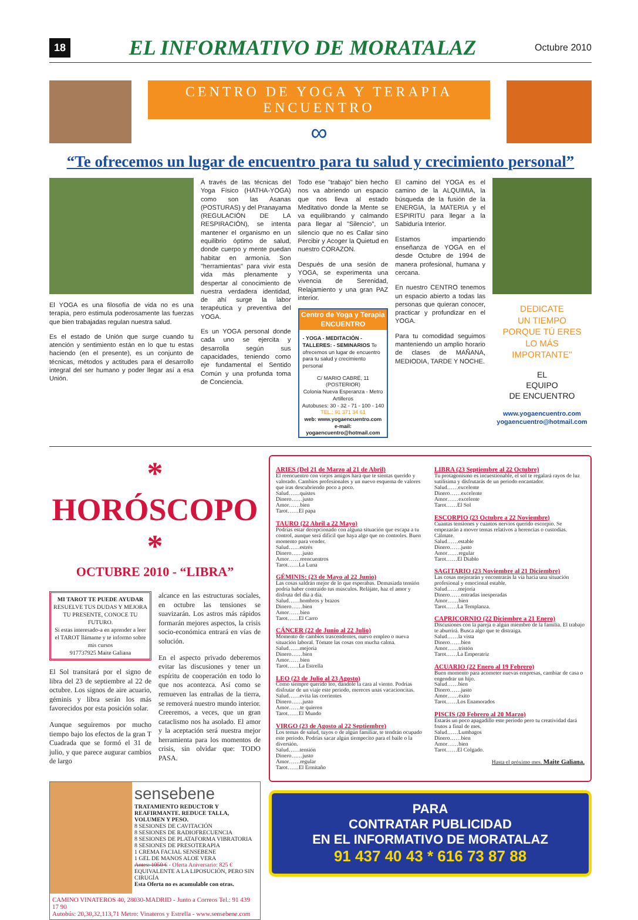18 EL INFORMATIVO DE MORATALAZ Octubre 2010
CENTRO DE YOGA Y TERAPIA
ENCUENTRO
∞
“Te ofrecemos un lugar de encuentro para tu salud y crecimiento personal”
El YOGA es una filosofía de vida no es una terapia, pero estimula poderosamente las fuerzas que bien trabajadas regulan nuestra salud.
Es el estado de Unión que surge cuando tu atención y sentimiento están en lo que tu estas haciendo (en el presente), es un conjunto de técnicas, métodos y actitudes para el desarrollo integral del ser humano y poder llegar así a esa Unión.
A través de las técnicas del Yoga Físico (HATHA-YOGA) como son las Asanas (POSTURAS) y del Pranayama (REGULACIÓN DE LA RESPIRACIÓN), se intenta mantener el organismo en un equilibrio óptimo de salud, donde cuerpo y mente puedan habitar en armonía. Son "herramientas" para vivir esta vida más plenamente y despertar al conocimiento de nuestra verdadera identidad, de ahí surge la labor terapéutica y preventiva del YOGA.
Es un YOGA personal donde cada uno se ejercita y desarrolla según sus capacidades, teniendo como eje fundamental el Sentido Común y una profunda toma de Conciencia.
Todo ese "trabajo" bien hecho nos va abriendo un espacio que nos lleva al estado Meditativo donde la Mente se va equilibrando y calmando para llegar al "Silencio", un silencio que no es Callar sino Percibir y Acoger la Quietud en nuestro CORAZON.
Después de una sesión de YOGA, se experimenta una vivencia de Serenidad, Relajamiento y una gran PAZ interior.
Centro de Yoga y Terapia
ENCUENTRO
- YOGA - MEDITACIÓN - TALLERES: - SEMINARIOS Te ofrecemos un lugar de encuentro para tu salud y crecimiento personal
C/ MARIO CABRÉ, 11 (POSTERIOR)
Colonia Nueva Esperanza - Metro Artilleros
Autobuses: 30 - 32 - 71 - 100 - 140
TEL.: 91 371 34 61
web: www.yogaencuentro.com
e-mail: yogaencuentro@hotmail.com
El camino del YOGA es el camino de la ALQUIMIA, la búsqueda de la fusión de la ENERGIA, la MATERIA y el ESPIRITU para llegar a la Sabiduría Interior.
Estamos impartiendo enseñanza de YOGA en el desde Octubre de 1994 de manera profesional, humana y cercana.
En nuestro CENTRO tenemos un espacio abierto a todas las personas que quieran conocer, practicar y profundizar en el YOGA.
Para tu comodidad seguimos manteniendo un amplio horario de clases de MAÑANA, MEDIODIA, TARDE Y NOCHE.
DEDICATE
UN TIEMPO
PORQUE TÚ ERES
LO MÁS
IMPORTANTE"
EL
EQUIPO
DE ENCUENTRO
www.yogaencuentro.com
yogaencuentro@hotmail.com
* HORÓSCOPO *
OCTUBRE 2010 - “LIBRA”
MI TAROT TE PUEDE AYUDAR
RESUELVE TUS DUDAS Y MEJORA TU PRESENTE, CONOCE TU FUTURO.
Si estas interesado-a en aprender a leer el TAROT llámame y te informo sobre mis cursos
917737925 Maite Galiana
El Sol transitará por el signo de libra del 23 de septiembre al 22 de octubre. Los signos de aire acuario, géminis y libra serán los más favorecidos por esta posición solar.
Aunque seguiremos por mucho tiempo bajo los efectos de la gran T Cuadrada que se formó el 31 de julio, y que parece augurar cambios de largo
alcance en las estructuras sociales, en octubre las tensiones se suavizarán. Los astros más rápidos formarán mejores aspectos, la crisis socio-económica entrará en vías de solución.
En el aspecto privado deberemos evitar las discusiones y tener un espíritu de cooperación en todo lo que nos acontezca. Así como se remueven las entrañas de la tierra, se removerá nuestro mundo interior. Creeremos, a veces, que un gran cataclismo nos ha asolado. El amor y la aceptación será nuestra mejor herramienta para los momentos de crisis, sin olvidar que: TODO PASA.
sensebene
TRATAMIENTO REDUCTOR Y REAFIRMANTE. REDUCE TALLA, VOLUMEN Y PESO.
8 SESIONES DE CAVITACIÓN
8 SESIONES DE RADIOFRECUENCIA
8 SESIONES DE PLATAFORMA VIBRATORIA
8 SESIONES DE PRESOTERAPIA
1 CREMA FACIAL SENSEBENE
1 GEL DE MANOS ALOE VERA
Antes: 1050 € - Oferta Aniversario: 825 €
EQUIVALENTE A LA LIPOSUCIÓN, PERO SIN CIRUGÍA
Esta Oferta no es acumulable con otras.
CAMINO VINATEROS 40, 28030-MADRID - Junto a Correos Tel.: 91 439 17 90
Autobús: 20,30,32,113,71 Metro: Vinateros y Estrella - www.sensebene.com
ARIES (Del 21 de Marzo al 21 de Abril)
El reencuentro con viejos amigos hará que te sientas querido y valorado. Cambios profesionales y un nuevo esquema de valores que iras descubriendo poco a poco.
Salud……quistes
Dinero……justo
Amor……bien
Tarot……El papa
TAURO (22 Abril a 22 Mayo)
Podrías estar decepcionado con alguna situación que escapa a tu control, aunque será difícil que haya algo que no controles. Buen momento para vender.
Salud……estrés
Dinero……justo
Amor……reencuentros
Tarot……La Luna
GÉMINIS: (23 de Mayo al 22 Junio)
Las cosas saldrán mejor de lo que esperabas. Demasiada tensión podría haber contraído tus músculos. Relájate, haz el amor y disfruta del día a día.
Salud……hombros y brazos
Dinero……bien
Amor……bien
Tarot……El Carro
CÁNCER (22 de Junio al 22 Julio)
Momento de cambios trascendentes, nuevo empleo o nueva situación laboral. Tómate las cosas con mucha calma.
Salud……mejoría
Dinero……bien
Amor……bien
Tarot……La Estrella
LEO (23 de Julio al 23 Agosto)
Como siempre querido leo, dándole la cara al viento. Podrías disfrutar de un viaje este periodo, mereces unas vacacioncitas.
Salud……evita las corrientes
Dinero……justo
Amor……te quieren
Tarot……El Mundo
VIRGO (23 de Agosto al 22 Septiembre)
Los temas de salud, tuyos o de algún familiar, te tendrán ocupado este periodo. Podrías sacar algún tiempecito para el baile o la diversión.
Salud……tensión
Dinero……justo
Amor……regular
Tarot……El Ermitaño
LIBRA (23 Septiembre al 22 Octubre)
Tu protagonismo es incuestionable, el sol te regalará rayos de luz sutilísima y disfrutarás de un periodo encantador.
Salud……excelente
Dinero……excelente
Amor……excelente
Tarot……El Sol
ESCORPIO (23 Octubre a 22 Noviembre)
Cuantas tensiones y cuantos nervios querido escorpio. Se empezarán a mover temas relativos a herencias o custodias. Cálmate.
Salud……estable
Dinero……justo
Amor……regular
Tarot……El Diablo
SAGITARIO (23 Noviembre al 21 Diciembre)
Las cosas mejorarán y encontrarás la vía hacia una situación profesional y emocional estable.
Salud……mejoría
Dinero……entradas inesperadas
Amor……bien
Tarot……La Templanza.
CAPRICORNIO (22 Diciembre a 21 Enero)
Discusiones con la pareja o algún miembro de la familia. El trabajo te aburrirá. Busca algo que te distraiga.
Salud……la vista
Dinero……bien
Amor……tristón
Tarot……La Emperatriz
ACUARIO (22 Enero al 19 Febrero)
Buen momento para acometer nuevas empresas, cambiar de casa o engendrar un hijo.
Salud……bien
Dinero……justo
Amor……éxito
Tarot……Los Enamorados
PISCIS (20 Febrero al 20 Marzo)
Estarás un poco apagadillo este periodo pero tu creatividad dará frutos a final de mes.
Salud……Lumbagos
Dinero……bien
Amor……bien
Tarot……El Colgado.
Hasta el próximo mes. Maite Galiana.
PARA
CONTRATAR PUBLICIDAD
EN EL INFORMATIVO DE MORATALAZ
91 437 40 43 * 616 73 87 88